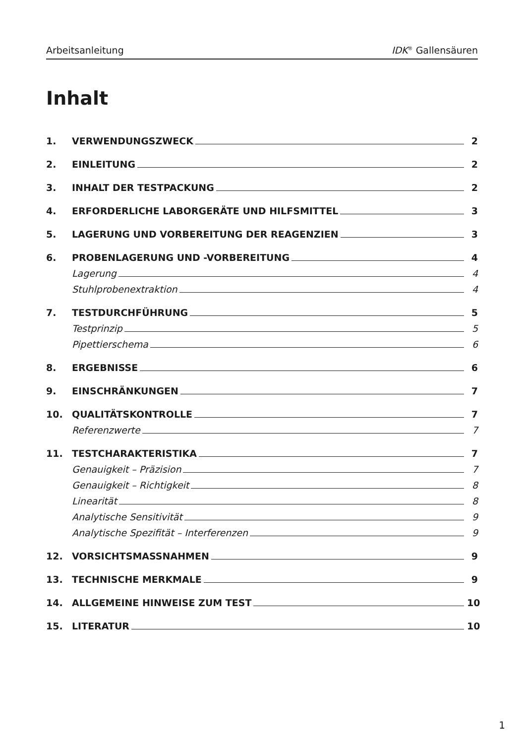Arbeitsanleitung IDK<sup>®</sup> Gallensäuren
Inhalt
1. VERWENDUNGSZWECK 2
2. EINLEITUNG 2
3. INHALT DER TESTPACKUNG 2
4. ERFORDERLICHE LABORGERÄTE UND HILFSMITTEL 3
5. LAGERUNG UND VORBEREITUNG DER REAGENZIEN 3
6. PROBENLAGERUNG UND -VORBEREITUNG 4
Lagerung 4
Stuhlprobenextraktion 4
7. TESTDURCHFÜHRUNG 5
Testprinzip 5
Pipettierschema 6
8. ERGEBNISSE 6
9. EINSCHRÄNKUNGEN 7
10. QUALITÄTSKONTROLLE 7
Referenzwerte 7
11. TESTCHARAKTERISTIKA 7
Genauigkeit – Präzision 7
Genauigkeit – Richtigkeit 8
Linearität 8
Analytische Sensitivität 9
Analytische Spezifität – Interferenzen 9
12. VORSICHTSMASSNAHMEN 9
13. TECHNISCHE MERKMALE 9
14. ALLGEMEINE HINWEISE ZUM TEST 10
15. LITERATUR 10
1